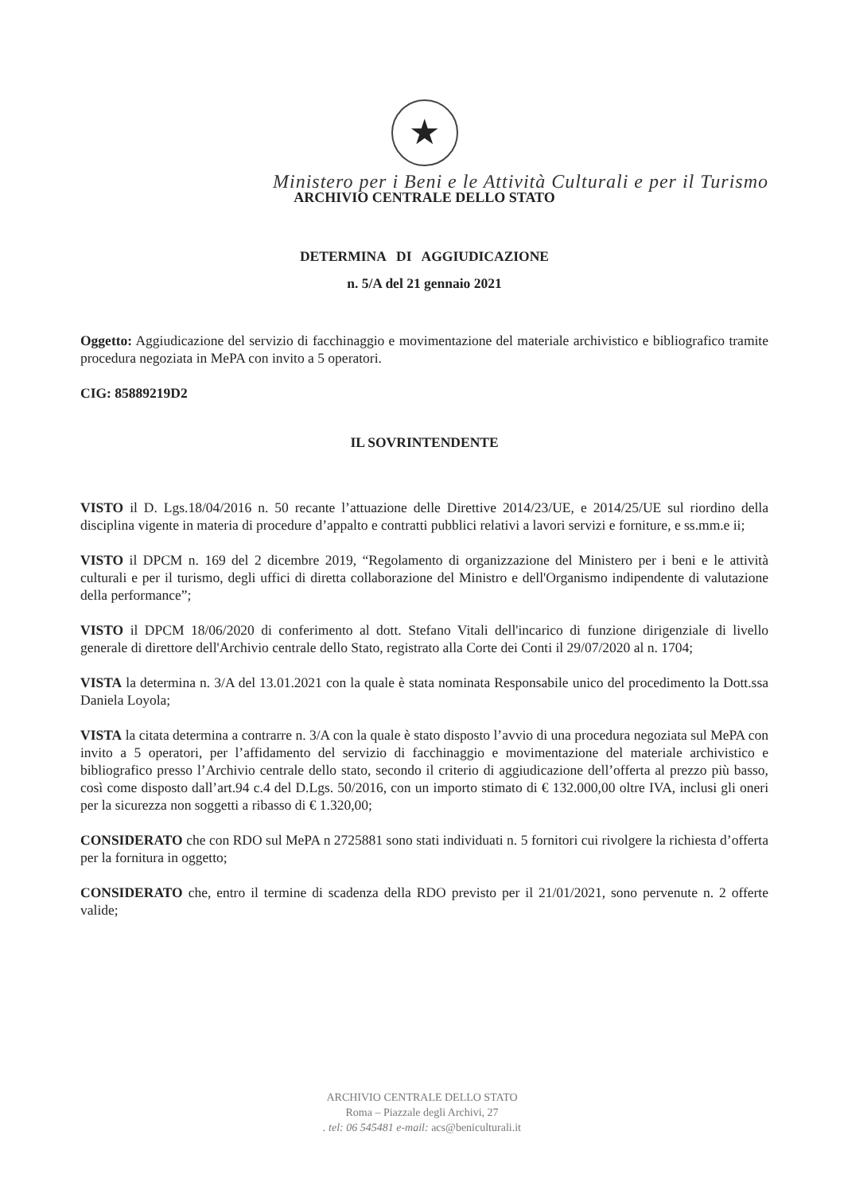★
Ministero per i Beni e le Attività Culturali e per il Turismo
ARCHIVIO CENTRALE DELLO STATO
DETERMINA DI AGGIUDICAZIONE
n. 5/A del 21 gennaio 2021
Oggetto: Aggiudicazione del servizio di facchinaggio e movimentazione del materiale archivistico e bibliografico tramite procedura negoziata in MePA con invito a 5 operatori.
CIG: 85889219D2
IL SOVRINTENDENTE
VISTO il D. Lgs.18/04/2016 n. 50 recante l’attuazione delle Direttive 2014/23/UE, e 2014/25/UE sul riordino della disciplina vigente in materia di procedure d’appalto e contratti pubblici relativi a lavori servizi e forniture, e ss.mm.e ii;
VISTO il DPCM n. 169 del 2 dicembre 2019, “Regolamento di organizzazione del Ministero per i beni e le attività culturali e per il turismo, degli uffici di diretta collaborazione del Ministro e dell'Organismo indipendente di valutazione della performance”;
VISTO il DPCM 18/06/2020 di conferimento al dott. Stefano Vitali dell'incarico di funzione dirigenziale di livello generale di direttore dell'Archivio centrale dello Stato, registrato alla Corte dei Conti il 29/07/2020 al n. 1704;
VISTA la determina n. 3/A del 13.01.2021 con la quale è stata nominata Responsabile unico del procedimento la Dott.ssa Daniela Loyola;
VISTA la citata determina a contrarre n. 3/A con la quale è stato disposto l’avvio di una procedura negoziata sul MePA con invito a 5 operatori, per l’affidamento del servizio di facchinaggio e movimentazione del materiale archivistico e bibliografico presso l’Archivio centrale dello stato, secondo il criterio di aggiudicazione dell’offerta al prezzo più basso, così come disposto dall’art.94 c.4 del D.Lgs. 50/2016, con un importo stimato di € 132.000,00 oltre IVA, inclusi gli oneri per la sicurezza non soggetti a ribasso di € 1.320,00;
CONSIDERATO che con RDO sul MePA n 2725881 sono stati individuati n. 5 fornitori cui rivolgere la richiesta d’offerta per la fornitura in oggetto;
CONSIDERATO che, entro il termine di scadenza della RDO previsto per il 21/01/2021, sono pervenute n. 2 offerte valide;
ARCHIVIO CENTRALE DELLO STATO
Roma – Piazzale degli Archivi, 27
. tel: 06 545481 e-mail: acs@beniculturali.it